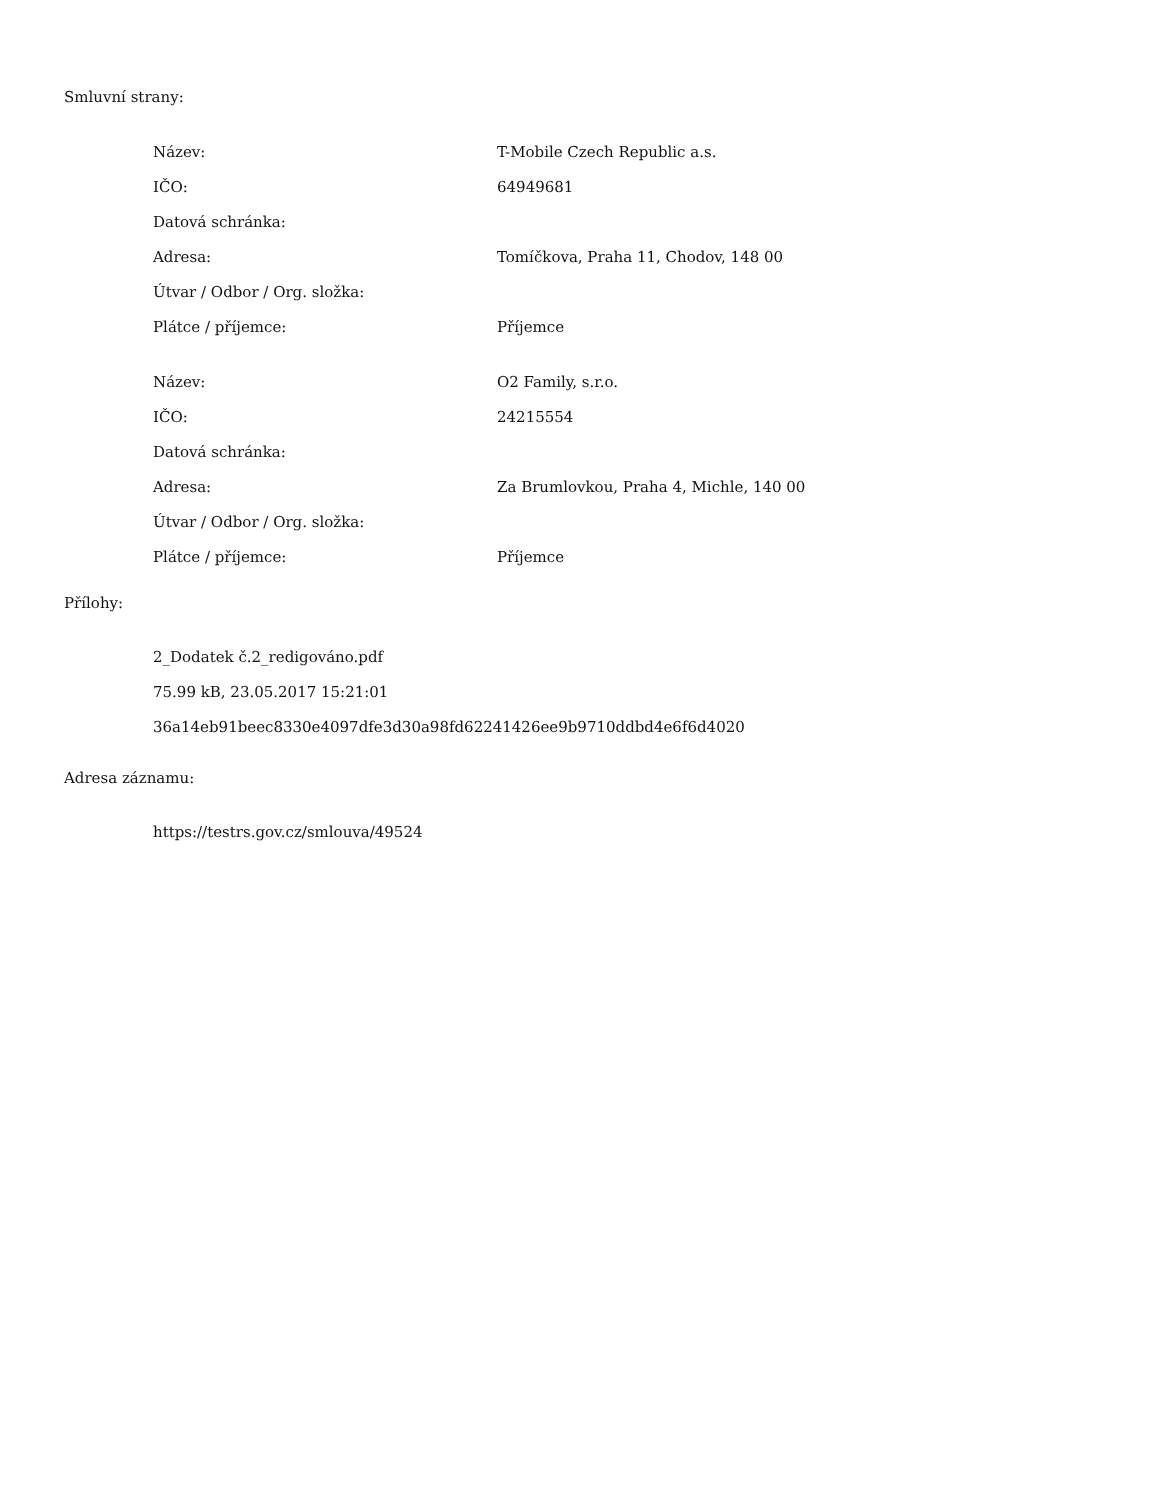Smluvní strany:
| Název: | T-Mobile Czech Republic a.s. |
| IČO: | 64949681 |
| Datová schránka: | |
| Adresa: | Tomíčkova, Praha 11, Chodov, 148 00 |
| Útvar / Odbor / Org. složka: | |
| Plátce / příjemce: | Příjemce |
| Název: | O2 Family, s.r.o. |
| IČO: | 24215554 |
| Datová schránka: | |
| Adresa: | Za Brumlovkou, Praha 4, Michle, 140 00 |
| Útvar / Odbor / Org. složka: | |
| Plátce / příjemce: | Příjemce |
Přílohy:
2_Dodatek č.2_redigováno.pdf
75.99 kB, 23.05.2017 15:21:01
36a14eb91beec8330e4097dfe3d30a98fd62241426ee9b9710ddbd4e6f6d4020
Adresa záznamu:
https://testrs.gov.cz/smlouva/49524